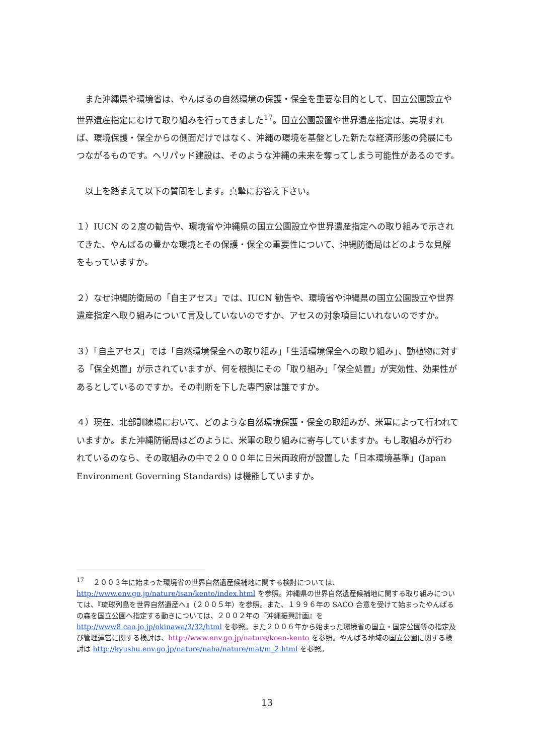また沖縄県や環境省は、やんばるの自然環境の保護・保全を重要な目的として、国立公園設立や世界遺産指定にむけて取り組みを行ってきました<sup>17</sup>。国立公園設置や世界遺産指定は、実現すれば、環境保護・保全からの側面だけではなく、沖縄の環境を基盤とした新たな経済形態の発展にもつながるものです。ヘリパッド建設は、そのような沖縄の未来を奪ってしまう可能性があるのです。
　以上を踏まえて以下の質問をします。真摯にお答え下さい。
１）IUCN の２度の勧告や、環境省や沖縄県の国立公園設立や世界遺産指定への取り組みで示されてきた、やんばるの豊かな環境とその保護・保全の重要性について、沖縄防衛局はどのような見解をもっていますか。
２）なぜ沖縄防衛局の「自主アセス」では、IUCN 勧告や、環境省や沖縄県の国立公園設立や世界遺産指定へ取り組みについて言及していないのですか、アセスの対象項目にいれないのですか。
３）「自主アセス」では「自然環境保全への取り組み」「生活環境保全への取り組み」、動植物に対する「保全処置」が示されていますが、何を根拠にその「取り組み」「保全処置」が実効性、効果性があるとしているのですか。その判断を下した専門家は誰ですか。
４）現在、北部訓練場において、どのような自然環境保護・保全の取組みが、米軍によって行われていますか。また沖縄防衛局はどのように、米軍の取り組みに寄与していますか。もし取組みが行われているのなら、その取組みの中で２０００年に日米両政府が設置した「日本環境基準」(Japan Environment Governing Standards) は機能していますか。
<sup>17</sup> 　２００３年に始まった環境省の世界自然遺産候補地に関する検討については、http://www.env.go.jp/nature/isan/kento/index.html を参照。沖縄県の世界自然遺産候補地に関する取り組みについては、『琉球列島を世界自然遺産へ』（２００５年）を参照。また、１９９６年の SACO 合意を受けて始まったやんばるの森を国立公園へ指定する動きについては、２００２年の『沖縄振興計画』を http://www8.cao.jo.jp/okinawa/3/32/html を参照。また２００６年から始まった環境省の国立・国定公園等の指定及び管理運営に関する検討は、http://www.env.go.jp/nature/koen-kento を参照。やんばる地域の国立公園に関する検討は http://kyushu.env.go.jp/nature/naha/nature/mat/m_2.html を参照。
13